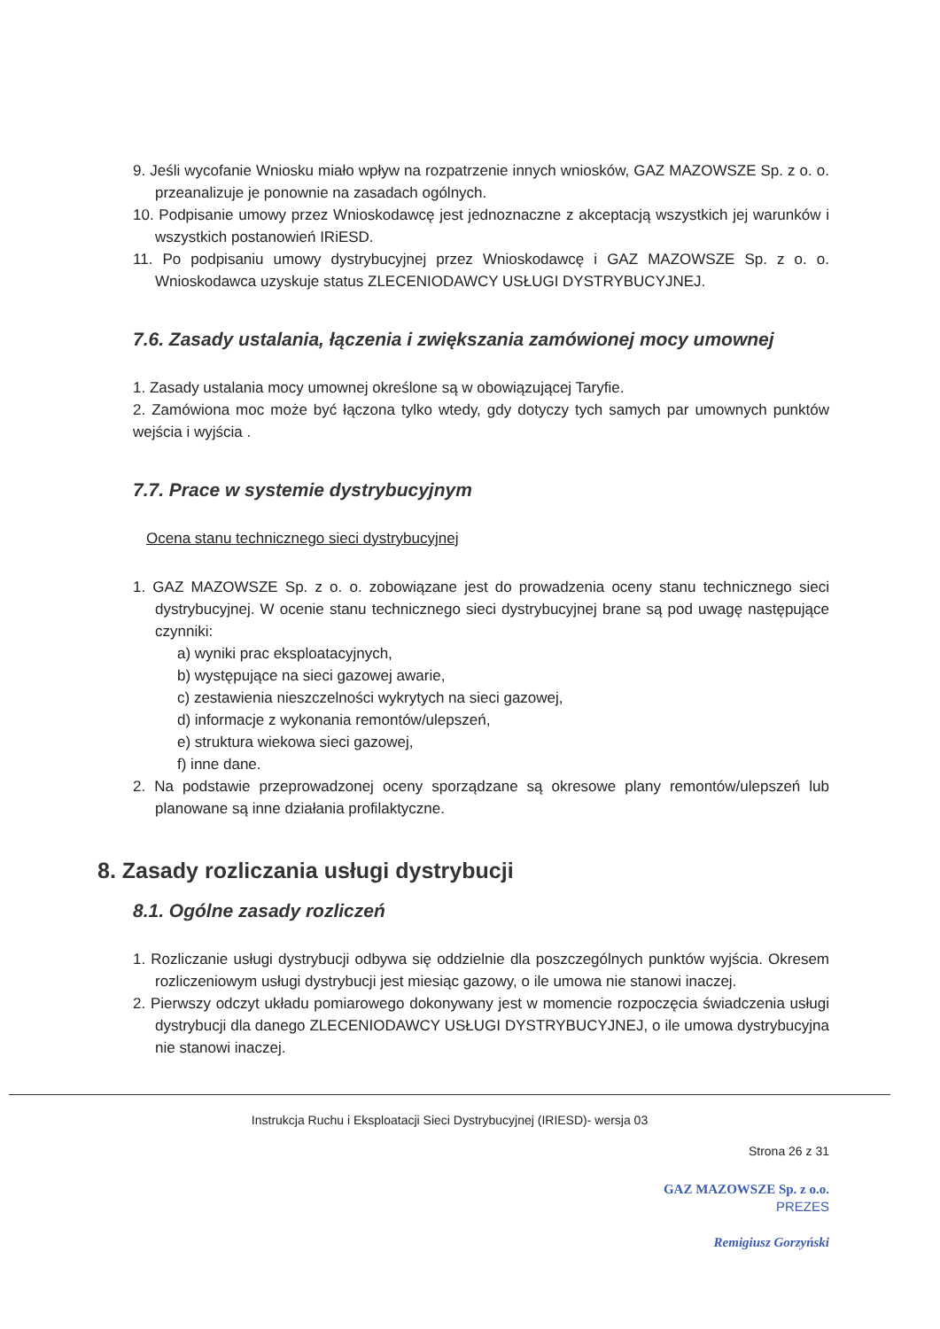9. Jeśli wycofanie Wniosku miało wpływ na rozpatrzenie innych wniosków, GAZ MAZOWSZE Sp. z o. o. przeanalizuje je ponownie na zasadach ogólnych.
10. Podpisanie umowy przez Wnioskodawcę jest jednoznaczne z akceptacją wszystkich jej warunków i wszystkich postanowień IRiESD.
11. Po podpisaniu umowy dystrybucyjnej przez Wnioskodawcę i GAZ MAZOWSZE Sp. z o. o. Wnioskodawca uzyskuje status ZLECENIODAWCY USŁUGI DYSTRYBUCYJNEJ.
7.6. Zasady ustalania, łączenia i zwiększania zamówionej mocy umownej
1. Zasady ustalania mocy umownej określone są w obowiązującej Taryfie.
2. Zamówiona moc może być łączona tylko wtedy, gdy dotyczy tych samych par umownych punktów wejścia i wyjścia .
7.7. Prace w systemie dystrybucyjnym
Ocena stanu technicznego sieci dystrybucyjnej
1. GAZ MAZOWSZE Sp. z o. o. zobowiązane jest do prowadzenia oceny stanu technicznego sieci dystrybucyjnej. W ocenie stanu technicznego sieci dystrybucyjnej brane są pod uwagę następujące czynniki:
a) wyniki prac eksploatacyjnych,
b) występujące na sieci gazowej awarie,
c) zestawienia nieszczelności wykrytych na sieci gazowej,
d) informacje z wykonania remontów/ulepszeń,
e) struktura wiekowa sieci gazowej,
f) inne dane.
2. Na podstawie przeprowadzonej oceny sporządzane są okresowe plany remontów/ulepszeń lub planowane są inne działania profilaktyczne.
8. Zasady rozliczania usługi dystrybucji
8.1. Ogólne zasady rozliczeń
1. Rozliczanie usługi dystrybucji odbywa się oddzielnie dla poszczególnych punktów wyjścia. Okresem rozliczeniowym usługi dystrybucji jest miesiąc gazowy, o ile umowa nie stanowi inaczej.
2. Pierwszy odczyt układu pomiarowego dokonywany jest w momencie rozpoczęcia świadczenia usługi dystrybucji dla danego ZLECENIODAWCY USŁUGI DYSTRYBUCYJNEJ, o ile umowa dystrybucyjna nie stanowi inaczej.
Instrukcja Ruchu i Eksploatacji Sieci Dystrybucyjnej (IRIESD)- wersja 03
Strona 26 z 31
GAZ MAZOWSZE Sp. z o.o.
PREZES
Remigiusz Gorzyński